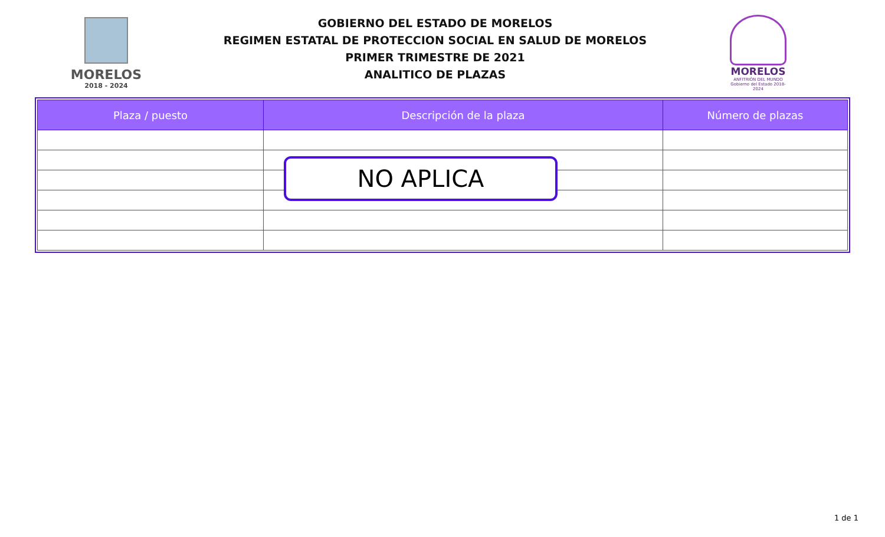MORELOS
2018 - 2024
GOBIERNO DEL ESTADO DE MORELOS
REGIMEN ESTATAL DE PROTECCION SOCIAL EN SALUD DE MORELOS
PRIMER TRIMESTRE DE 2021
ANALITICO DE PLAZAS
MORELOS
ANFITRIÓN DEL MUNDO
Gobierno del Estado 2018-2024
| Plaza / puesto | Descripción de la plaza | Número de plazas |
| --- | --- | --- |
NO APLICA
1 de 1